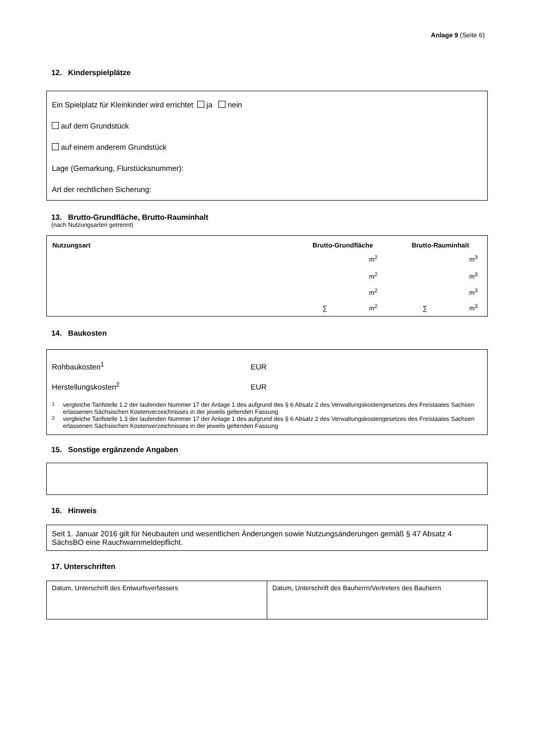Anlage 9 (Seite 6)
12. Kinderspielplätze
Ein Spielplatz für Kleinkinder wird errichtet ja nein
auf dem Grundstück
auf einem anderem Grundstück
Lage (Gemarkung, Flurstücksnummer):
Art der rechtlichen Sicherung:
13. Brutto-Grundfläche, Brutto-Rauminhalt
(nach Nutzungsarten getrennt)
| Nutzungsart | Brutto-Grundfläche | Brutto-Rauminhalt |
| --- | --- | --- |
| | m<sup>2</sup> | m<sup>3</sup> |
| | m<sup>2</sup> | m<sup>3</sup> |
| | m<sup>2</sup> | m<sup>3</sup> |
| | ∑ m<sup>2</sup> | ∑ m<sup>3</sup> |
14. Baukosten
Rohbaukosten<sup>1</sup> EUR
Herstellungskosten<sup>2</sup> EUR
<sup>1</sup> vergleiche Tarifstelle 1.2 der laufenden Nummer 17 der Anlage 1 des aufgrund des § 6 Absatz 2 des Verwaltungskostengesetzes des Freistaates Sachsen erlassenen Sächsischen Kostenverzeichnisses in der jeweils geltenden Fassung
<sup>2</sup> vergleiche Tarifstelle 1.3 der laufenden Nummer 17 der Anlage 1 des aufgrund des § 6 Absatz 2 des Verwaltungskostengesetzes des Freistaates Sachsen erlassenen Sächsischen Kostenverzeichnisses in der jeweils geltenden Fassung
15. Sonstige ergänzende Angaben
16. Hinweis
Seit 1. Januar 2016 gilt für Neubauten und wesentlichen Änderungen sowie Nutzungsänderungen gemäß § 47 Absatz 4 SächsBO eine Rauchwarnmeldepflicht.
17. Unterschriften
| Datum, Unterschrift des Entwurfsverfassers | Datum, Unterschrift des Bauherrn/Vertreters des Bauherrn |